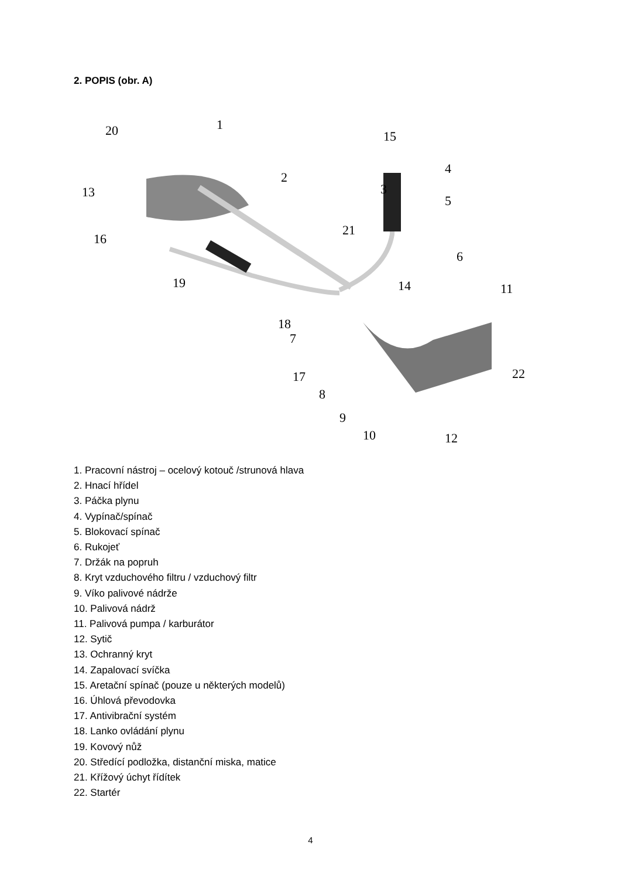2. POPIS (obr. A)
20
1
15
2
3
4
5
13
16
21
6
19
14
11
18
7
17
22
8
9
10
12
1. Pracovní nástroj – ocelový kotouč /strunová hlava
2. Hnací hřídel
3. Páčka plynu
4. Vypínač/spínač
5. Blokovací spínač
6. Rukojeť
7. Držák na popruh
8. Kryt vzduchového filtru / vzduchový filtr
9. Víko palivové nádrže
10. Palivová nádrž
11. Palivová pumpa / karburátor
12. Sytič
13. Ochranný kryt
14. Zapalovací svíčka
15. Aretační spínač (pouze u některých modelů)
16. Úhlová převodovka
17. Antivibrační systém
18. Lanko ovládání plynu
19. Kovový nůž
20. Středící podložka, distanční miska, matice
21. Křížový úchyt řídítek
22. Startér
4